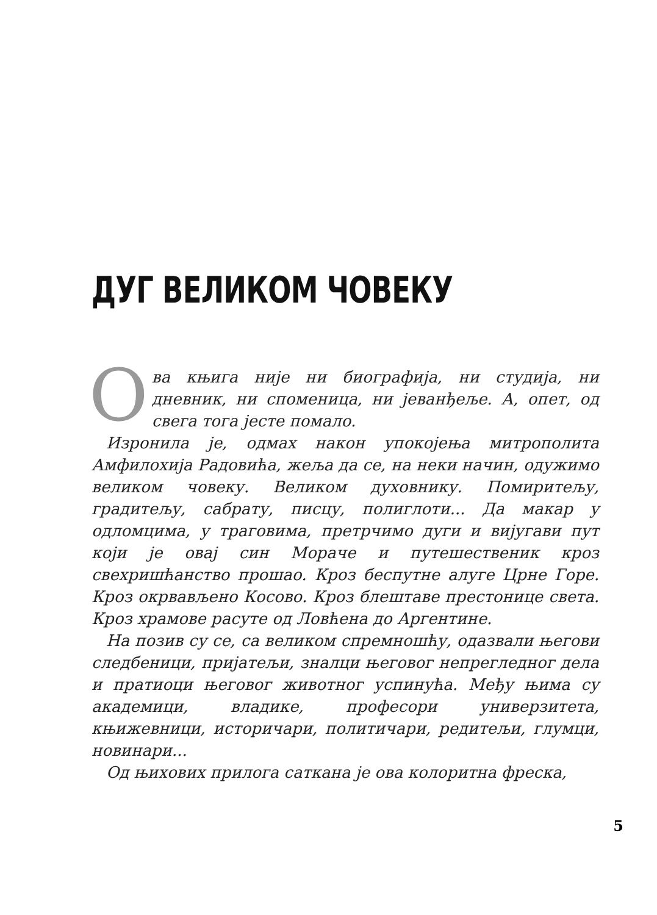ДУГ ВЕЛИКОМ ЧОВЕКУ
Ова књига није ни биографија, ни студија, ни дневник, ни споменица, ни јеванђеље. А, опет, од свега тога јесте помало.
Изронила је, одмах након упокојења митрополита Амфилохија Радовића, жеља да се, на неки начин, одужимо великом човеку. Великом духовнику. Помиритељу, градитељу, сабрату, писцу, полиглоти... Да макар у одломцима, у траговима, претрчимо дуги и вијугави пут који је овај син Мораче и путешественик кроз свехришћанство прошао. Кроз беспутне алуге Црне Горе. Кроз окрвављено Косово. Кроз блештаве престонице света. Кроз храмове расуте од Ловћена до Аргентине.
На позив су се, са великом спремношћу, одазвали његови следбеници, пријатељи, зналци његовог непрегледног дела и пратиоци његовог животног успинућа. Међу њима су академици, владике, професори универзитета, књижевници, историчари, политичари, редитељи, глумци, новинари...
Од њихових прилога саткана је ова колоритна фреска,
5